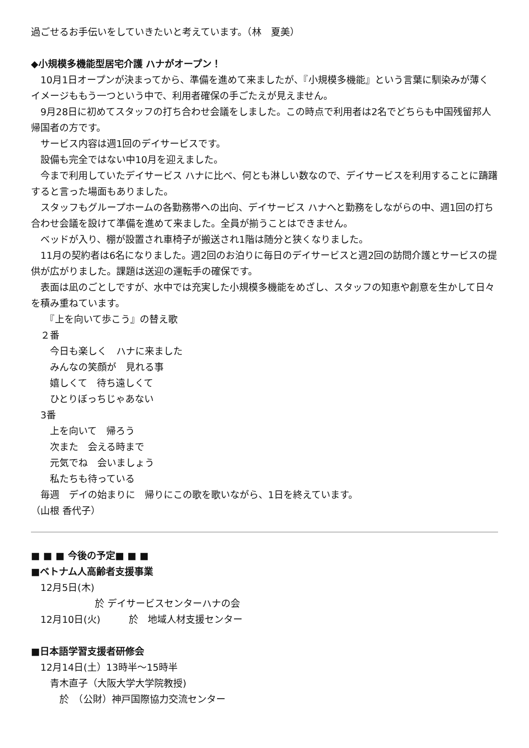過ごせるお手伝いをしていきたいと考えています。（林　夏美）
◆小規模多機能型居宅介護 ハナがオープン！
　10月1日オープンが決まってから、準備を進めて来ましたが、『小規模多機能』という言葉に馴染みが薄くイメージももう一つという中で、利用者確保の手ごたえが見えません。
　9月28日に初めてスタッフの打ち合わせ会議をしました。この時点で利用者は2名でどちらも中国残留邦人帰国者の方です。
　サービス内容は週1回のデイサービスです。
　設備も完全ではない中10月を迎えました。
　今まで利用していたデイサービス ハナに比べ、何とも淋しい数なので、デイサービスを利用することに躊躇すると言った場面もありました。
　スタッフもグループホームの各勤務帯への出向、デイサービス ハナへと勤務をしながらの中、週1回の打ち合わせ会議を設けて準備を進めて来ました。全員が揃うことはできません。
　ベッドが入り、棚が設置され車椅子が搬送され1階は随分と狭くなりました。
　11月の契約者は6名になりました。週2回のお泊りに毎日のデイサービスと週2回の訪問介護とサービスの提供が広がりました。課題は送迎の運転手の確保です。
　表面は凪のごとしですが、水中では充実した小規模多機能をめざし、スタッフの知恵や創意を生かして日々を積み重ねています。
　　『上を向いて歩こう』の替え歌
　２番
　　今日も楽しく　ハナに来ました
　　みんなの笑顔が　見れる事
　　嬉しくて　待ち遠しくて
　　ひとりぼっちじゃあない
　3番
　　上を向いて　帰ろう
　　次また　会える時まで
　　元気でね　会いましょう
　　私たちも待っている
　毎週　デイの始まりに　帰りにこの歌を歌いながら、1日を終えています。
（山根 香代子）
■ ■ ■ 今後の予定■ ■ ■
■ベトナム人高齢者支援事業
　12月5日(木)
於 デイサービスセンターハナの会
　12月10日(火)　　　於　地域人材支援センター
■日本語学習支援者研修会
　12月14日(土）13時半～15時半
　　青木直子（大阪大学大学院教授)
　　　於　（公財）神戸国際協力交流センター